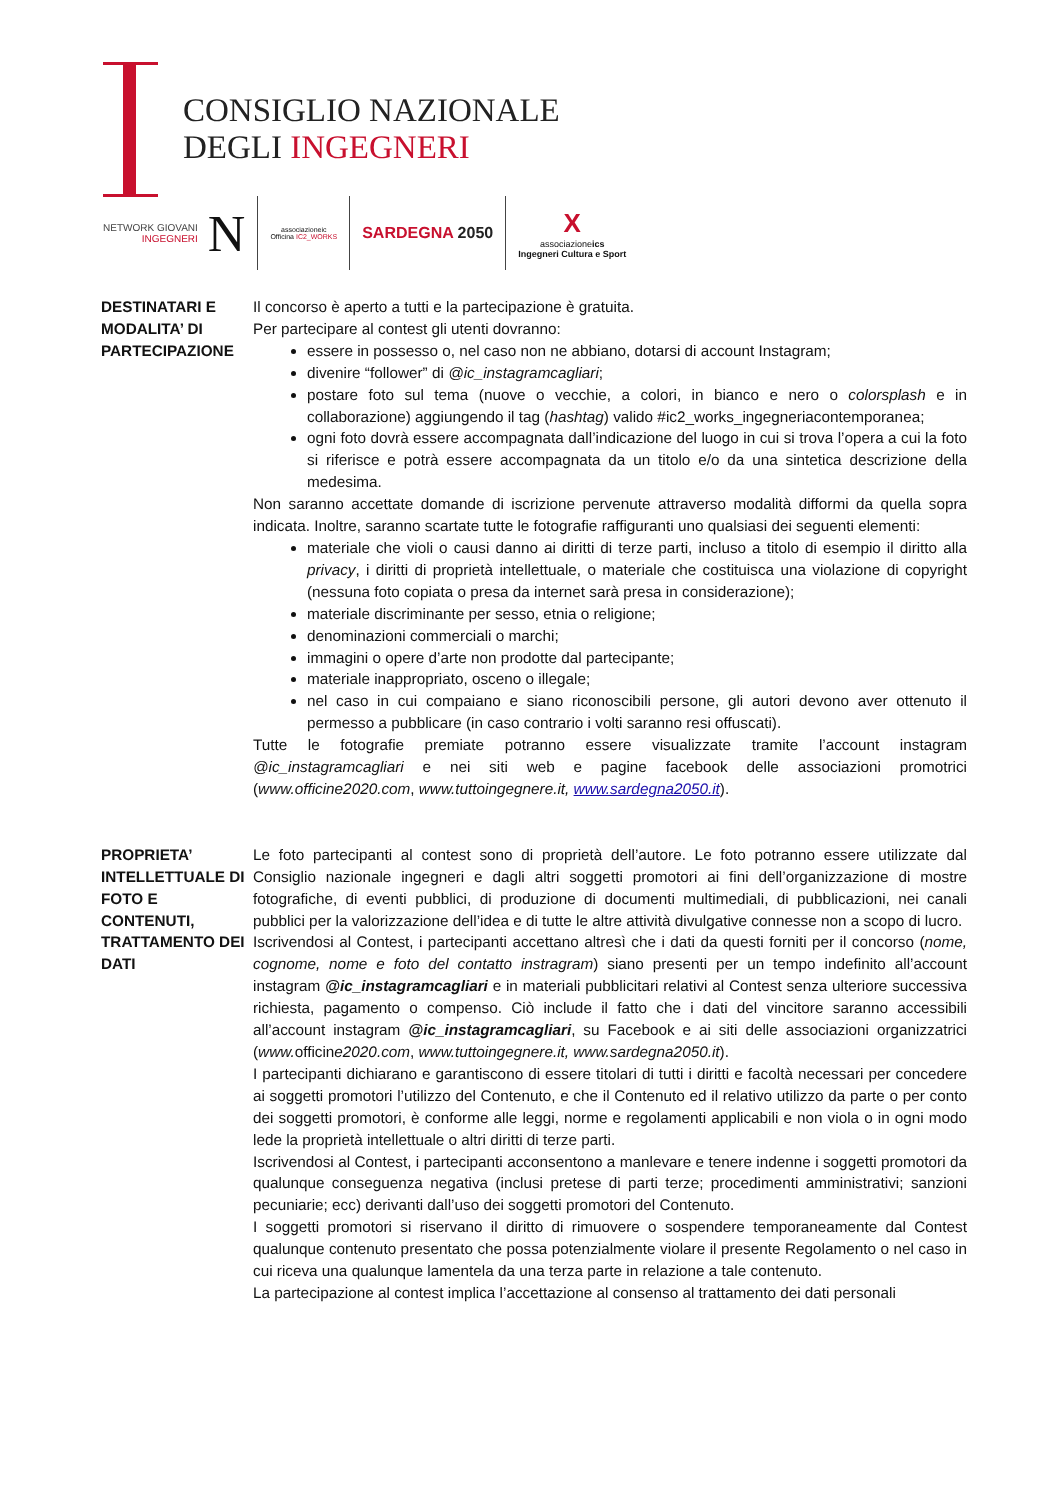CONSIGLIO NAZIONALE
DEGLI INGEGNERI
NETWORK GIOVANI
INGEGNERI
N
associazioneic
Officina IC2_WORKS
SARDEGNA 2050
X
associazioneics
Ingegneri Cultura e Sport
DESTINATARI E MODALITA’ DI PARTECIPAZIONE
Il concorso è aperto a tutti e la partecipazione è gratuita.
Per partecipare al contest gli utenti dovranno:
essere in possesso o, nel caso non ne abbiano, dotarsi di account Instagram;
divenire “follower” di @ic_instagramcagliari;
postare foto sul tema (nuove o vecchie, a colori, in bianco e nero o colorsplash e in collaborazione) aggiungendo il tag (hashtag) valido #ic2_works_ingegneriacontemporanea;
ogni foto dovrà essere accompagnata dall’indicazione del luogo in cui si trova l’opera a cui la foto si riferisce e potrà essere accompagnata da un titolo e/o da una sintetica descrizione della medesima.
Non saranno accettate domande di iscrizione pervenute attraverso modalità difformi da quella sopra indicata. Inoltre, saranno scartate tutte le fotografie raffiguranti uno qualsiasi dei seguenti elementi:
materiale che violi o causi danno ai diritti di terze parti, incluso a titolo di esempio il diritto alla privacy, i diritti di proprietà intellettuale, o materiale che costituisca una violazione di copyright (nessuna foto copiata o presa da internet sarà presa in considerazione);
materiale discriminante per sesso, etnia o religione;
denominazioni commerciali o marchi;
immagini o opere d’arte non prodotte dal partecipante;
materiale inappropriato, osceno o illegale;
nel caso in cui compaiano e siano riconoscibili persone, gli autori devono aver ottenuto il permesso a pubblicare (in caso contrario i volti saranno resi offuscati).
Tutte le fotografie premiate potranno essere visualizzate tramite l’account instagram @ic_instagramcagliari e nei siti web e pagine facebook delle associazioni promotrici (www.officine2020.com, www.tuttoingegnere.it, www.sardegna2050.it).
PROPRIETA’ INTELLETTUALE DI FOTO E CONTENUTI, TRATTAMENTO DEI DATI
Le foto partecipanti al contest sono di proprietà dell’autore. Le foto potranno essere utilizzate dal Consiglio nazionale ingegneri e dagli altri soggetti promotori ai fini dell’organizzazione di mostre fotografiche, di eventi pubblici, di produzione di documenti multimediali, di pubblicazioni, nei canali pubblici per la valorizzazione dell’idea e di tutte le altre attività divulgative connesse non a scopo di lucro.
Iscrivendosi al Contest, i partecipanti accettano altresì che i dati da questi forniti per il concorso (nome, cognome, nome e foto del contatto instragram) siano presenti per un tempo indefinito all’account instagram @ic_instagramcagliari e in materiali pubblicitari relativi al Contest senza ulteriore successiva richiesta, pagamento o compenso. Ciò include il fatto che i dati del vincitore saranno accessibili all’account instagram @ic_instagramcagliari, su Facebook e ai siti delle associazioni organizzatrici (www. officine2020.com, www.tuttoingegnere.it, www.sardegna2050.it).
I partecipanti dichiarano e garantiscono di essere titolari di tutti i diritti e facoltà necessari per concedere ai soggetti promotori l’utilizzo del Contenuto, e che il Contenuto ed il relativo utilizzo da parte o per conto dei soggetti promotori, è conforme alle leggi, norme e regolamenti applicabili e non viola o in ogni modo lede la proprietà intellettuale o altri diritti di terze parti.
Iscrivendosi al Contest, i partecipanti acconsentono a manlevare e tenere indenne i soggetti promotori da qualunque conseguenza negativa (inclusi pretese di parti terze; procedimenti amministrativi; sanzioni pecuniarie; ecc) derivanti dall’uso dei soggetti promotori del Contenuto.
I soggetti promotori si riservano il diritto di rimuovere o sospendere temporaneamente dal Contest qualunque contenuto presentato che possa potenzialmente violare il presente Regolamento o nel caso in cui riceva una qualunque lamentela da una terza parte in relazione a tale contenuto.
La partecipazione al contest implica l’accettazione al consenso al trattamento dei dati personali